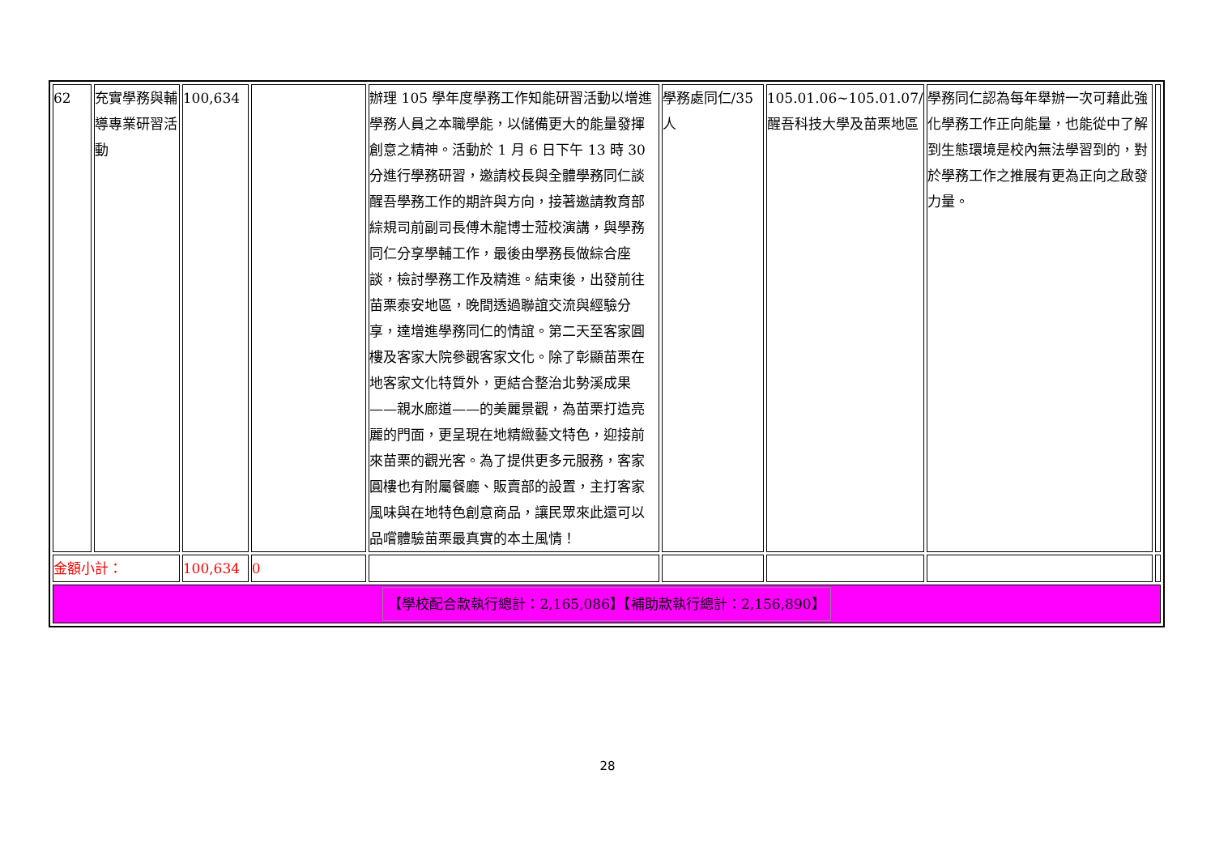| 62 | 充實學務與輔導專業研習活動 | 100,634 | | 辦理 105 學年度學務工作知能研習活動以增進學務人員之本職學能，以儲備更大的能量發揮創意之精神。活動於 1 月 6 日下午 13 時 30 分進行學務研習，邀請校長與全體學務同仁談醒吾學務工作的期許與方向，接著邀請教育部綜規司前副司長傅木龍博士蒞校演講，與學務同仁分享學輔工作，最後由學務長做綜合座談，檢討學務工作及精進。結束後，出發前往苗栗泰安地區，晚間透過聯誼交流與經驗分享，達增進學務同仁的情誼。第二天至客家圓樓及客家大院參觀客家文化。除了彰顯苗栗在地客家文化特質外，更結合整治北勢溪成果——親水廊道——的美麗景觀，為苗栗打造亮麗的門面，更呈現在地精緻藝文特色，迎接前來苗栗的觀光客。為了提供更多元服務，客家圓樓也有附屬餐廳、販賣部的設置，主打客家風味與在地特色創意商品，讓民眾來此還可以品嚐體驗苗栗最真實的本土風情！ | 學務處同仁/35人 | 105.01.06~105.01.07/醒吾科技大學及苗栗地區 | 學務同仁認為每年舉辦一次可藉此強化學務工作正向能量，也能從中了解到生態環境是校內無法學習到的，對於學務工作之推展有更為正向之啟發力量。 | |
| 金額小計： | | 100,634 | 0 | | | | | |
| 【學校配合款執行總計：2,165,086】【補助款執行總計：2,156,890】 | | | | | | | | |
28